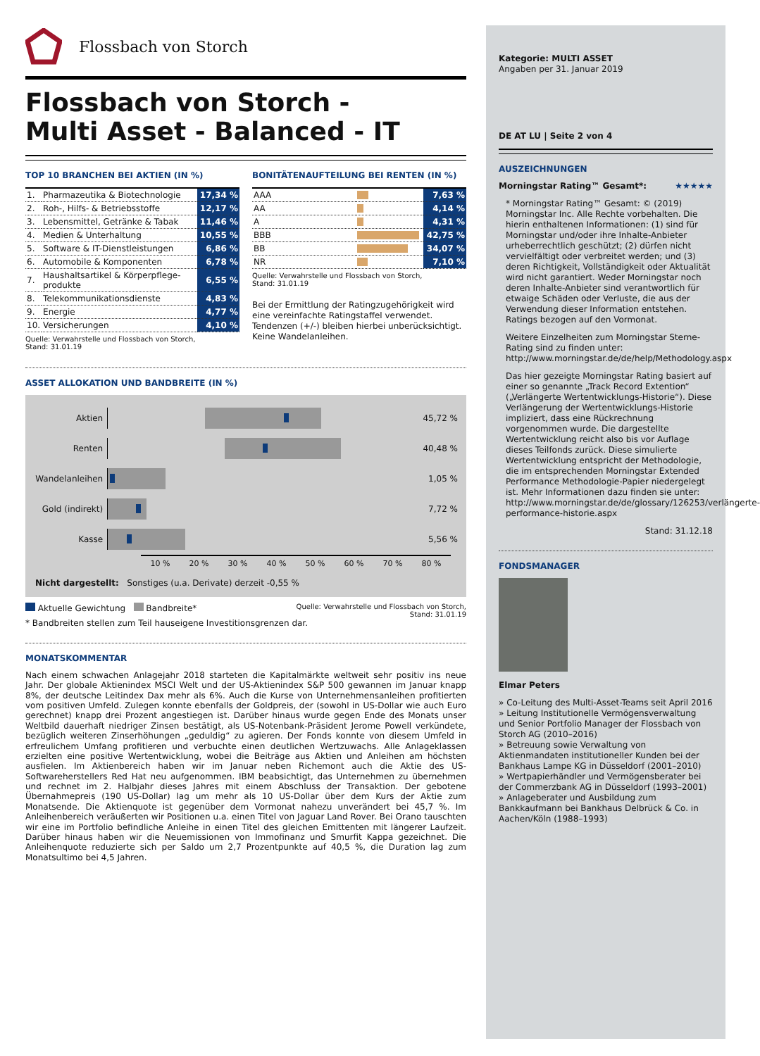Flossbach von Storch
Flossbach von Storch -
Multi Asset - Balanced - IT
TOP 10 BRANCHEN BEI AKTIEN (IN %)
| 1. | Pharmazeutika & Biotechnologie | 17,34 % |
| 2. | Roh-, Hilfs- & Betriebsstoffe | 12,17 % |
| 3. | Lebensmittel, Getränke & Tabak | 11,46 % |
| 4. | Medien & Unterhaltung | 10,55 % |
| 5. | Software & IT-Dienstleistungen | 6,86 % |
| 6. | Automobile & Komponenten | 6,78 % |
| 7. | Haushaltsartikel & Körperpflege-produkte | 6,55 % |
| 8. | Telekommunikationsdienste | 4,83 % |
| 9. | Energie | 4,77 % |
| 10. | Versicherungen | 4,10 % |
Quelle: Verwahrstelle und Flossbach von Storch,
Stand: 31.01.19
BONITÄTENAUFTEILUNG BEI RENTEN (IN %)
| AAA | | 7,63 % |
| AA | | 4,14 % |
| A | | 4,31 % |
| BBB | | 42,75 % |
| BB | | 34,07 % |
| NR | | 7,10 % |
Quelle: Verwahrstelle und Flossbach von Storch,
Stand: 31.01.19
Bei der Ermittlung der Ratingzugehörigkeit wird eine vereinfachte Ratingstaffel verwendet. Tendenzen (+/-) bleiben hierbei unberücksichtigt. Keine Wandelanleihen.
ASSET ALLOKATION UND BANDBREITE (IN %)
Aktien 45,72 %
Renten 40,48 %
Wandelanleihen
1,05 %
Gold (indirekt)
7,72 %
Kasse 5,56 %
10 % 20 % 30 % 40 % 50 % 60 % 70 % 80 %
Nicht dargestellt: Sonstiges (u.a. Derivate) derzeit -0,55 %
Aktuelle Gewichtung Bandbreite* Quelle: Verwahrstelle und Flossbach von Storch,
Stand: 31.01.19
* Bandbreiten stellen zum Teil hauseigene Investitionsgrenzen dar.
MONATSKOMMENTAR
Nach einem schwachen Anlagejahr 2018 starteten die Kapitalmärkte weltweit sehr positiv ins neue Jahr. Der globale Aktienindex MSCI Welt und der US-Aktienindex S&P 500 gewannen im Januar knapp 8%, der deutsche Leitindex Dax mehr als 6%. Auch die Kurse von Unternehmensanleihen profitierten vom positiven Umfeld. Zulegen konnte ebenfalls der Goldpreis, der (sowohl in US-Dollar wie auch Euro gerechnet) knapp drei Prozent angestiegen ist. Darüber hinaus wurde gegen Ende des Monats unser Weltbild dauerhaft niedriger Zinsen bestätigt, als US-Notenbank-Präsident Jerome Powell verkündete, bezüglich weiteren Zinserhöhungen „geduldig“ zu agieren. Der Fonds konnte von diesem Umfeld in erfreulichem Umfang profitieren und verbuchte einen deutlichen Wertzuwachs. Alle Anlageklassen erzielten eine positive Wertentwicklung, wobei die Beiträge aus Aktien und Anleihen am höchsten ausfielen. Im Aktienbereich haben wir im Januar neben Richemont auch die Aktie des US-Softwareherstellers Red Hat neu aufgenommen. IBM beabsichtigt, das Unternehmen zu übernehmen und rechnet im 2. Halbjahr dieses Jahres mit einem Abschluss der Transaktion. Der gebotene Übernahmepreis (190 US-Dollar) lag um mehr als 10 US-Dollar über dem Kurs der Aktie zum Monatsende. Die Aktienquote ist gegenüber dem Vormonat nahezu unverändert bei 45,7 %. Im Anleihenbereich veräußerten wir Positionen u.a. einen Titel von Jaguar Land Rover. Bei Orano tauschten wir eine im Portfolio befindliche Anleihe in einen Titel des gleichen Emittenten mit längerer Laufzeit. Darüber hinaus haben wir die Neuemissionen von Immofinanz und Smurfit Kappa gezeichnet. Die Anleihenquote reduzierte sich per Saldo um 2,7 Prozentpunkte auf 40,5 %, die Duration lag zum Monatsultimo bei 4,5 Jahren.
Kategorie: MULTI ASSET
Angaben per 31. Januar 2019
DE AT LU | Seite 2 von 4
AUSZEICHNUNGEN
Morningstar Rating™ Gesamt*: ★★★★★
* Morningstar Rating™ Gesamt: © (2019) Morningstar Inc. Alle Rechte vorbehalten. Die hierin enthaltenen Informationen: (1) sind für Morningstar und/oder ihre Inhalte-Anbieter urheberrechtlich geschützt; (2) dürfen nicht vervielfältigt oder verbreitet werden; und (3) deren Richtigkeit, Vollständigkeit oder Aktualität wird nicht garantiert. Weder Morningstar noch deren Inhalte-Anbieter sind verantwortlich für etwaige Schäden oder Verluste, die aus der Verwendung dieser Information entstehen. Ratings bezogen auf den Vormonat.
Weitere Einzelheiten zum Morningstar Sterne-Rating sind zu finden unter: http://www.morningstar.de/de/help/Methodology.aspx
Das hier gezeigte Morningstar Rating basiert auf einer so genannte „Track Record Extention“ („Verlängerte Wertentwicklungs-Historie“). Diese Verlängerung der Wertentwicklungs-Historie impliziert, dass eine Rückrechnung vorgenommen wurde. Die dargestellte Wertentwicklung reicht also bis vor Auflage dieses Teilfonds zurück. Diese simulierte Wertentwicklung entspricht der Methodologie, die im entsprechenden Morningstar Extended Performance Methodologie-Papier niedergelegt ist. Mehr Informationen dazu finden sie unter: http://www.morningstar.de/de/glossary/126253/verlängerte-performance-historie.aspx
Stand: 31.12.18
FONDSMANAGER
Elmar Peters
» Co-Leitung des Multi-Asset-Teams seit April 2016
» Leitung Institutionelle Vermögensverwaltung und Senior Portfolio Manager der Flossbach von Storch AG (2010–2016)
» Betreuung sowie Verwaltung von Aktienmandaten institutioneller Kunden bei der Bankhaus Lampe KG in Düsseldorf (2001–2010)
» Wertpapierhändler und Vermögensberater bei der Commerzbank AG in Düsseldorf (1993–2001)
» Anlageberater und Ausbildung zum Bankkaufmann bei Bankhaus Delbrück & Co. in Aachen/Köln (1988–1993)